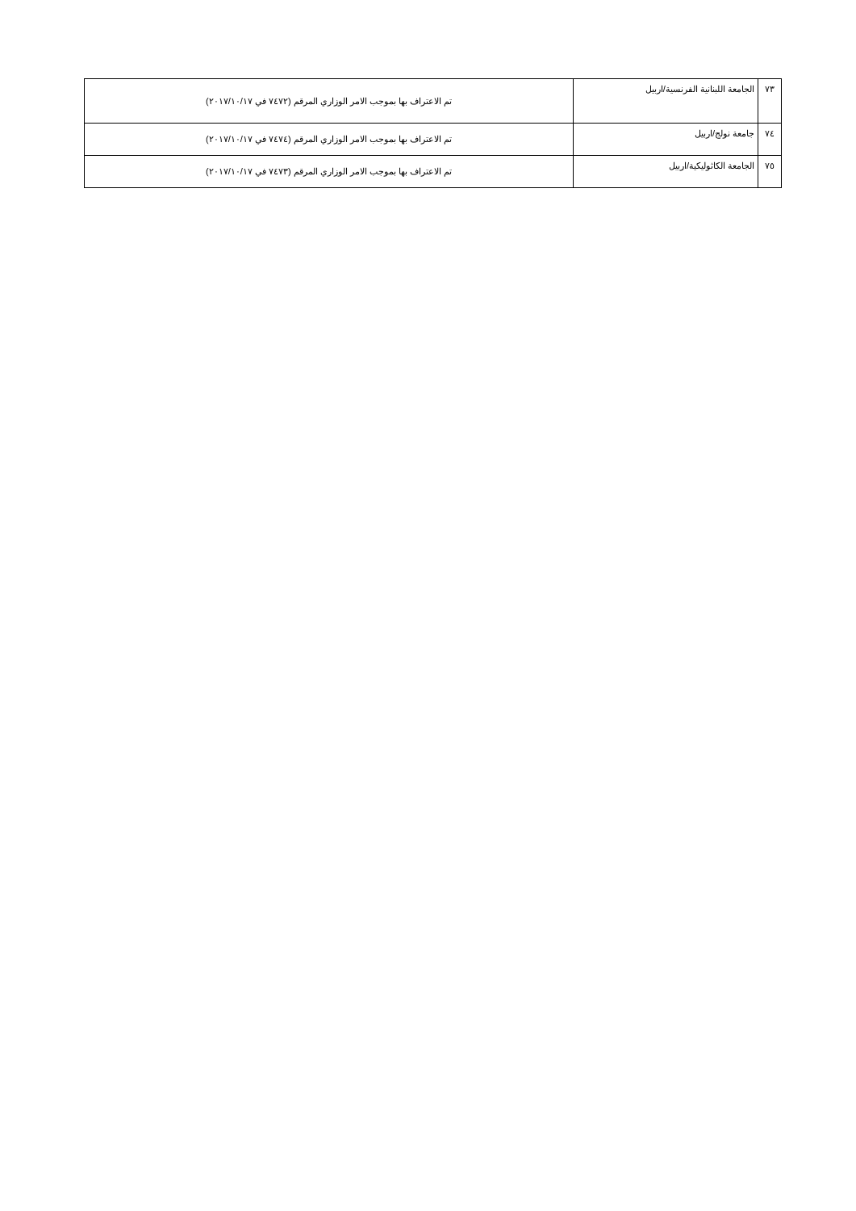| ٧٣ | الجامعة اللبنانية الفرنسية/اربيل | تم الاعتراف بها بموجب الامر الوزاري المرقم (٧٤٧٢ في ٢٠١٧/١٠/١٧) |
| ٧٤ | جامعة نولج/اربيل | تم الاعتراف بها بموجب الامر الوزاري المرقم (٧٤٧٤ في ٢٠١٧/١٠/١٧) |
| ٧٥ | الجامعة الكاثوليكية/اربيل | تم الاعتراف بها بموجب الامر الوزاري المرقم (٧٤٧٣ في ٢٠١٧/١٠/١٧) |